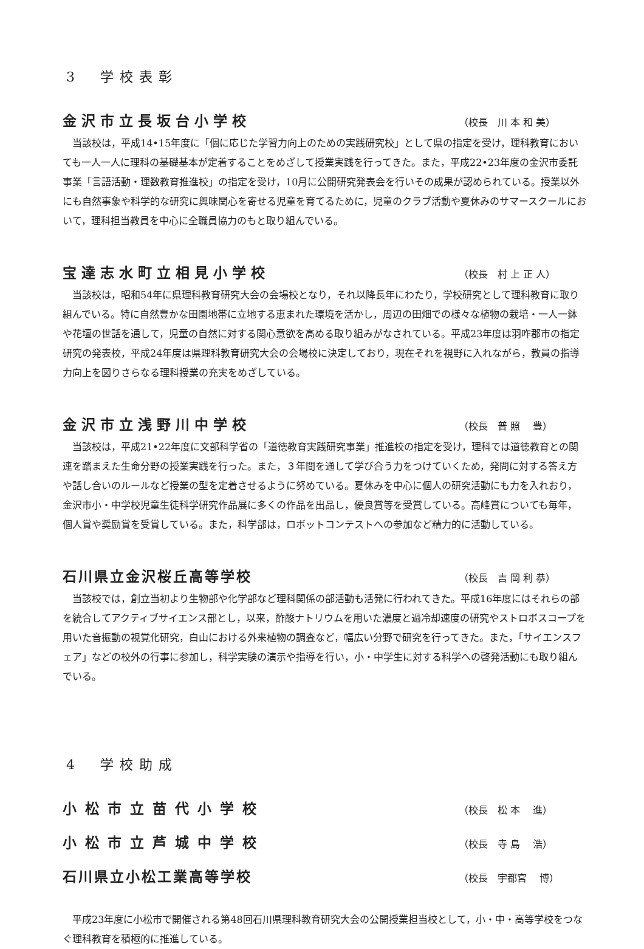3　学校表彰
金沢市立長坂台小学校 （校長　川 本 和 美）
当該校は，平成14•15年度に「個に応じた学習力向上のための実践研究校」として県の指定を受け，理科教育においても一人一人に理科の基礎基本が定着することをめざして授業実践を行ってきた。また，平成22•23年度の金沢市委託事業「言語活動・理数教育推進校」の指定を受け，10月に公開研究発表会を行いその成果が認められている。授業以外にも自然事象や科学的な研究に興味関心を寄せる児童を育てるために，児童のクラブ活動や夏休みのサマースクールにおいて，理科担当教員を中心に全職員協力のもと取り組んでいる。
宝達志水町立相見小学校 （校長　村 上 正 人）
当該校は，昭和54年に県理科教育研究大会の会場校となり，それ以降長年にわたり，学校研究として理科教育に取り組んでいる。特に自然豊かな田園地帯に立地する恵まれた環境を活かし，周辺の田畑での様々な植物の栽培・一人一鉢や花壇の世話を通して，児童の自然に対する関心意欲を高める取り組みがなされている。平成23年度は羽咋郡市の指定研究の発表校，平成24年度は県理科教育研究大会の会場校に決定しており，現在それを視野に入れながら，教員の指導力向上を図りさらなる理科授業の充実をめざしている。
金沢市立浅野川中学校 （校長　普 照　 豊）
当該校は，平成21•22年度に文部科学省の「道徳教育実践研究事業」推進校の指定を受け，理科では道徳教育との関連を踏まえた生命分野の授業実践を行った。また，３年間を通して学び合う力をつけていくため，発問に対する答え方や話し合いのルールなど授業の型を定着させるように努めている。夏休みを中心に個人の研究活動にも力を入れおり，金沢市小・中学校児童生徒科学研究作品展に多くの作品を出品し，優良賞等を受賞している。高峰賞についても毎年，個人賞や奨励賞を受賞している。また，科学部は，ロボットコンテストへの参加など精力的に活動している。
石川県立金沢桜丘高等学校 （校長　吉 岡 利 恭）
当該校では，創立当初より生物部や化学部など理科関係の部活動も活発に行われてきた。平成16年度にはそれらの部を統合してアクティブサイエンス部とし，以来，酢酸ナトリウムを用いた濃度と過冷却速度の研究やストロボスコープを用いた音振動の視覚化研究，白山における外来植物の調査など，幅広い分野で研究を行ってきた。また，「サイエンスフェア」などの校外の行事に参加し，科学実験の演示や指導を行い，小・中学生に対する科学への啓発活動にも取り組んでいる。
4　学校助成
小松市立苗代小学校 （校長　松 本　 進）
小松市立芦城中学校 （校長　寺 島　 浩）
石川県立小松工業高等学校 （校長　宇都宮　 博）
平成23年度に小松市で開催される第48回石川県理科教育研究大会の公開授業担当校として，小・中・高等学校をつなぐ理科教育を積極的に推進している。